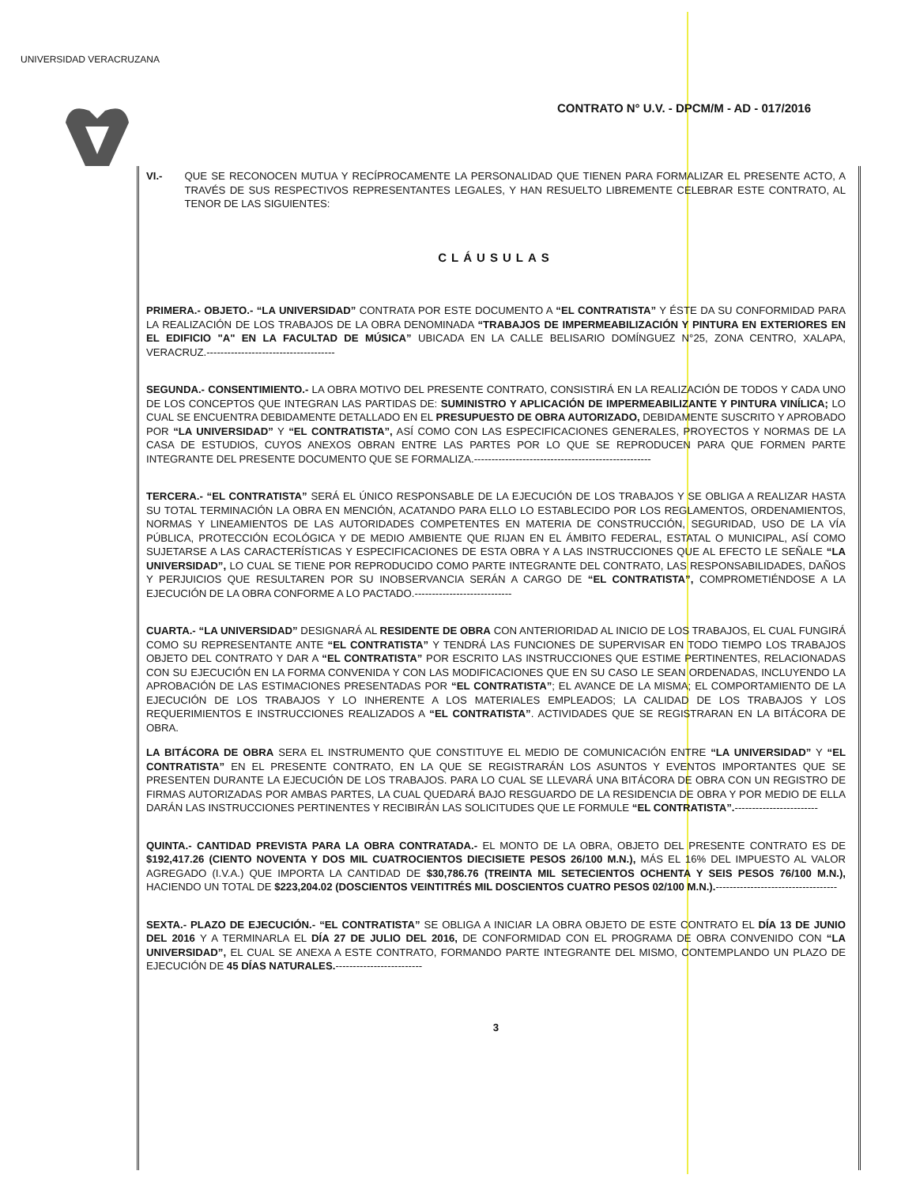UNIVERSIDAD VERACRUZANA
CONTRATO N° U.V. - DPCM/M - AD - 017/2016
VI.- QUE SE RECONOCEN MUTUA Y RECÍPROCAMENTE LA PERSONALIDAD QUE TIENEN PARA FORMALIZAR EL PRESENTE ACTO, A TRAVÉS DE SUS RESPECTIVOS REPRESENTANTES LEGALES, Y HAN RESUELTO LIBREMENTE CELEBRAR ESTE CONTRATO, AL TENOR DE LAS SIGUIENTES:
CLÁUSULAS
PRIMERA.- OBJETO.- “LA UNIVERSIDAD” CONTRATA POR ESTE DOCUMENTO A “EL CONTRATISTA” Y ÉSTE DA SU CONFORMIDAD PARA LA REALIZACIÓN DE LOS TRABAJOS DE LA OBRA DENOMINADA “TRABAJOS DE IMPERMEABILIZACIÓN Y PINTURA EN EXTERIORES EN EL EDIFICIO "A" EN LA FACULTAD DE MÚSICA” UBICADA EN LA CALLE BELISARIO DOMÍNGUEZ N°25, ZONA CENTRO, XALAPA, VERACRUZ.-------------------------------------
SEGUNDA.- CONSENTIMIENTO.- LA OBRA MOTIVO DEL PRESENTE CONTRATO, CONSISTIRÁ EN LA REALIZACIÓN DE TODOS Y CADA UNO DE LOS CONCEPTOS QUE INTEGRAN LAS PARTIDAS DE: SUMINISTRO Y APLICACIÓN DE IMPERMEABILIZANTE Y PINTURA VINÍLICA; LO CUAL SE ENCUENTRA DEBIDAMENTE DETALLADO EN EL PRESUPUESTO DE OBRA AUTORIZADO, DEBIDAMENTE SUSCRITO Y APROBADO POR “LA UNIVERSIDAD” Y “EL CONTRATISTA”, ASÍ COMO CON LAS ESPECIFICACIONES GENERALES, PROYECTOS Y NORMAS DE LA CASA DE ESTUDIOS, CUYOS ANEXOS OBRAN ENTRE LAS PARTES POR LO QUE SE REPRODUCEN PARA QUE FORMEN PARTE INTEGRANTE DEL PRESENTE DOCUMENTO QUE SE FORMALIZA.---------------------------------------------------
TERCERA.- “EL CONTRATISTA” SERÁ EL ÚNICO RESPONSABLE DE LA EJECUCIÓN DE LOS TRABAJOS Y SE OBLIGA A REALIZAR HASTA SU TOTAL TERMINACIÓN LA OBRA EN MENCIÓN, ACATANDO PARA ELLO LO ESTABLECIDO POR LOS REGLAMENTOS, ORDENAMIENTOS, NORMAS Y LINEAMIENTOS DE LAS AUTORIDADES COMPETENTES EN MATERIA DE CONSTRUCCIÓN, SEGURIDAD, USO DE LA VÍA PÚBLICA, PROTECCIÓN ECOLÓGICA Y DE MEDIO AMBIENTE QUE RIJAN EN EL ÁMBITO FEDERAL, ESTATAL O MUNICIPAL, ASÍ COMO SUJETARSE A LAS CARACTERÍSTICAS Y ESPECIFICACIONES DE ESTA OBRA Y A LAS INSTRUCCIONES QUE AL EFECTO LE SEÑALE “LA UNIVERSIDAD”, LO CUAL SE TIENE POR REPRODUCIDO COMO PARTE INTEGRANTE DEL CONTRATO, LAS RESPONSABILIDADES, DAÑOS Y PERJUICIOS QUE RESULTAREN POR SU INOBSERVANCIA SERÁN A CARGO DE “EL CONTRATISTA”, COMPROMETIÉNDOSE A LA EJECUCIÓN DE LA OBRA CONFORME A LO PACTADO.----------------------------
CUARTA.- “LA UNIVERSIDAD” DESIGNARÁ AL RESIDENTE DE OBRA CON ANTERIORIDAD AL INICIO DE LOS TRABAJOS, EL CUAL FUNGIRÁ COMO SU REPRESENTANTE ANTE “EL CONTRATISTA” Y TENDRÁ LAS FUNCIONES DE SUPERVISAR EN TODO TIEMPO LOS TRABAJOS OBJETO DEL CONTRATO Y DAR A “EL CONTRATISTA” POR ESCRITO LAS INSTRUCCIONES QUE ESTIME PERTINENTES, RELACIONADAS CON SU EJECUCIÓN EN LA FORMA CONVENIDA Y CON LAS MODIFICACIONES QUE EN SU CASO LE SEAN ORDENADAS, INCLUYENDO LA APROBACIÓN DE LAS ESTIMACIONES PRESENTADAS POR “EL CONTRATISTA”; EL AVANCE DE LA MISMA; EL COMPORTAMIENTO DE LA EJECUCIÓN DE LOS TRABAJOS Y LO INHERENTE A LOS MATERIALES EMPLEADOS; LA CALIDAD DE LOS TRABAJOS Y LOS REQUERIMIENTOS E INSTRUCCIONES REALIZADOS A “EL CONTRATISTA”. ACTIVIDADES QUE SE REGISTRARAN EN LA BITÁCORA DE OBRA.
LA BITÁCORA DE OBRA SERA EL INSTRUMENTO QUE CONSTITUYE EL MEDIO DE COMUNICACIÓN ENTRE “LA UNIVERSIDAD” Y “EL CONTRATISTA” EN EL PRESENTE CONTRATO, EN LA QUE SE REGISTRARÁN LOS ASUNTOS Y EVENTOS IMPORTANTES QUE SE PRESENTEN DURANTE LA EJECUCIÓN DE LOS TRABAJOS. PARA LO CUAL SE LLEVARÁ UNA BITÁCORA DE OBRA CON UN REGISTRO DE FIRMAS AUTORIZADAS POR AMBAS PARTES, LA CUAL QUEDARÁ BAJO RESGUARDO DE LA RESIDENCIA DE OBRA Y POR MEDIO DE ELLA DARÁN LAS INSTRUCCIONES PERTINENTES Y RECIBIRÁN LAS SOLICITUDES QUE LE FORMULE “EL CONTRATISTA”.------------------------
QUINTA.- CANTIDAD PREVISTA PARA LA OBRA CONTRATADA.- EL MONTO DE LA OBRA, OBJETO DEL PRESENTE CONTRATO ES DE $192,417.26 (CIENTO NOVENTA Y DOS MIL CUATROCIENTOS DIECISIETE PESOS 26/100 M.N.), MÁS EL 16% DEL IMPUESTO AL VALOR AGREGADO (I.V.A.) QUE IMPORTA LA CANTIDAD DE $30,786.76 (TREINTA MIL SETECIENTOS OCHENTA Y SEIS PESOS 76/100 M.N.), HACIENDO UN TOTAL DE $223,204.02 (DOSCIENTOS VEINTITRÉS MIL DOSCIENTOS CUATRO PESOS 02/100 M.N.).-----------------------------------
SEXTA.- PLAZO DE EJECUCIÓN.- “EL CONTRATISTA” SE OBLIGA A INICIAR LA OBRA OBJETO DE ESTE CONTRATO EL DÍA 13 DE JUNIO DEL 2016 Y A TERMINARLA EL DÍA 27 DE JULIO DEL 2016, DE CONFORMIDAD CON EL PROGRAMA DE OBRA CONVENIDO CON “LA UNIVERSIDAD”, EL CUAL SE ANEXA A ESTE CONTRATO, FORMANDO PARTE INTEGRANTE DEL MISMO, CONTEMPLANDO UN PLAZO DE EJECUCIÓN DE 45 DÍAS NATURALES.-------------------------
3